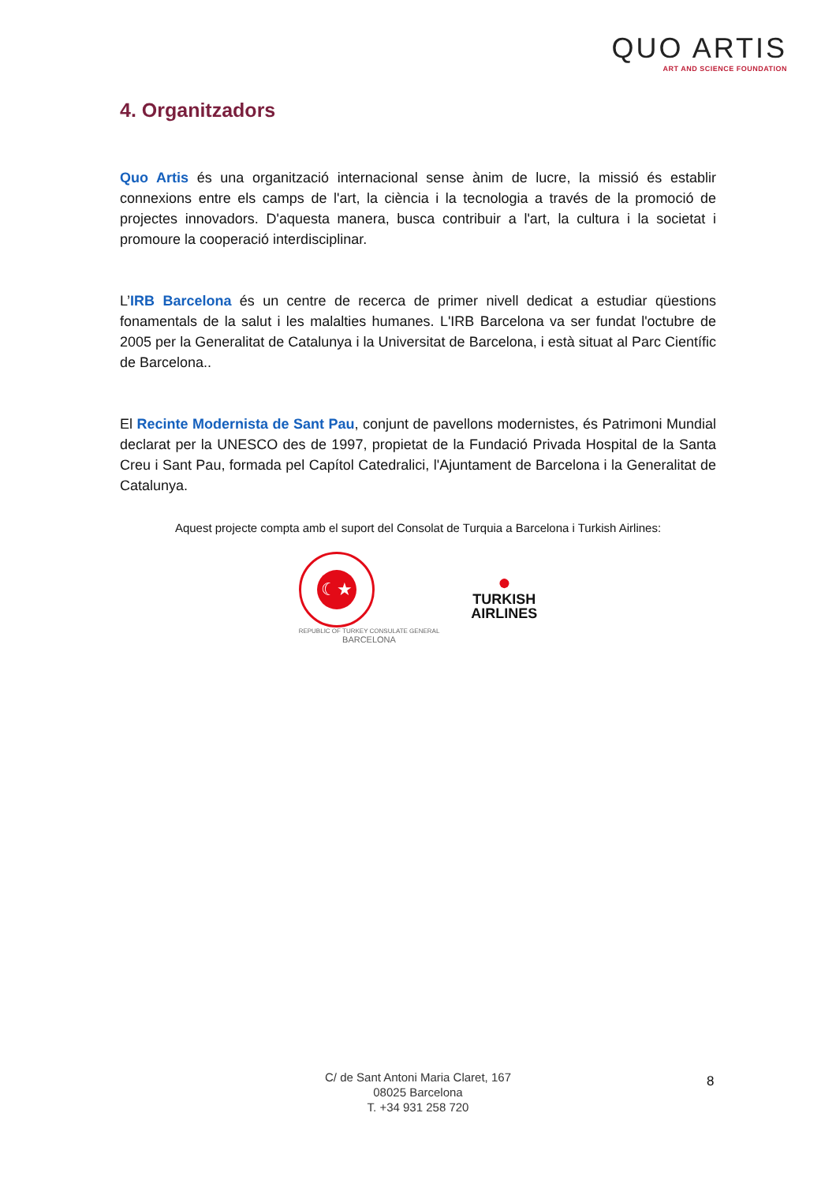QUO ARTIS
ART AND SCIENCE FOUNDATION
4. Organitzadors
Quo Artis és una organització internacional sense ànim de lucre, la missió és establir connexions entre els camps de l'art, la ciència i la tecnologia a través de la promoció de projectes innovadors. D'aquesta manera, busca contribuir a l'art, la cultura i la societat i promoure la cooperació interdisciplinar.
L’IRB Barcelona és un centre de recerca de primer nivell dedicat a estudiar qüestions fonamentals de la salut i les malalties humanes. L'IRB Barcelona va ser fundat l'octubre de 2005 per la Generalitat de Catalunya i la Universitat de Barcelona, i està situat al Parc Científic de Barcelona..
El Recinte Modernista de Sant Pau, conjunt de pavellons modernistes, és Patrimoni Mundial declarat per la UNESCO des de 1997, propietat de la Fundació Privada Hospital de la Santa Creu i Sant Pau, formada pel Capítol Catedralici, l'Ajuntament de Barcelona i la Generalitat de Catalunya.
Aquest projecte compta amb el suport del Consolat de Turquia a Barcelona i Turkish Airlines:
☾★
REPUBLIC OF TURKEY CONSULATE GENERAL
BARCELONA
●
TURKISH
AIRLINES
C/ de Sant Antoni Maria Claret, 167
08025 Barcelona
T. +34 931 258 720
8